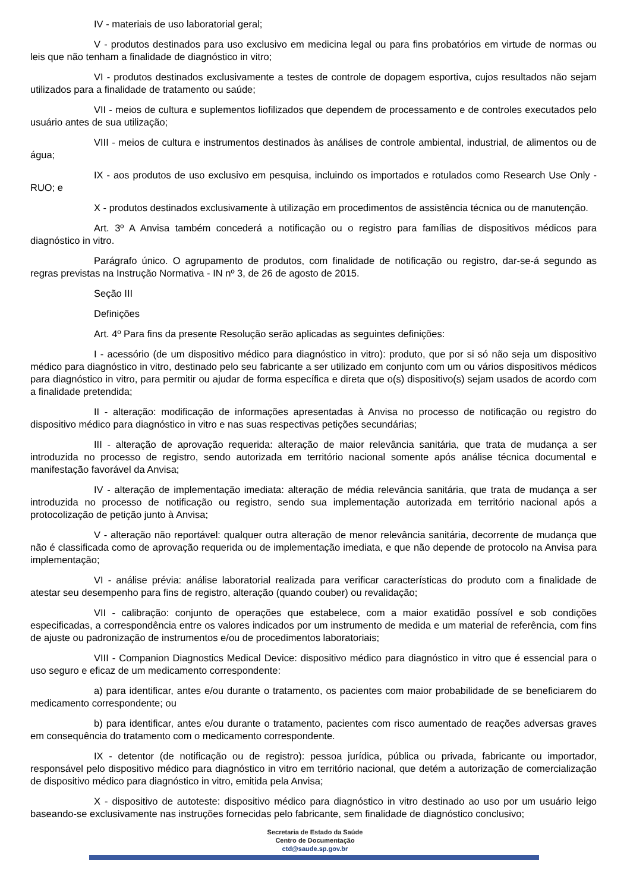IV - materiais de uso laboratorial geral;
V - produtos destinados para uso exclusivo em medicina legal ou para fins probatórios em virtude de normas ou leis que não tenham a finalidade de diagnóstico in vitro;
VI - produtos destinados exclusivamente a testes de controle de dopagem esportiva, cujos resultados não sejam utilizados para a finalidade de tratamento ou saúde;
VII - meios de cultura e suplementos liofilizados que dependem de processamento e de controles executados pelo usuário antes de sua utilização;
VIII - meios de cultura e instrumentos destinados às análises de controle ambiental, industrial, de alimentos ou de água;
IX - aos produtos de uso exclusivo em pesquisa, incluindo os importados e rotulados como Research Use Only - RUO; e
X - produtos destinados exclusivamente à utilização em procedimentos de assistência técnica ou de manutenção.
Art. 3º A Anvisa também concederá a notificação ou o registro para famílias de dispositivos médicos para diagnóstico in vitro.
Parágrafo único. O agrupamento de produtos, com finalidade de notificação ou registro, dar-se-á segundo as regras previstas na Instrução Normativa - IN nº 3, de 26 de agosto de 2015.
Seção III
Definições
Art. 4º Para fins da presente Resolução serão aplicadas as seguintes definições:
I - acessório (de um dispositivo médico para diagnóstico in vitro): produto, que por si só não seja um dispositivo médico para diagnóstico in vitro, destinado pelo seu fabricante a ser utilizado em conjunto com um ou vários dispositivos médicos para diagnóstico in vitro, para permitir ou ajudar de forma específica e direta que o(s) dispositivo(s) sejam usados de acordo com a finalidade pretendida;
II - alteração: modificação de informações apresentadas à Anvisa no processo de notificação ou registro do dispositivo médico para diagnóstico in vitro e nas suas respectivas petições secundárias;
III - alteração de aprovação requerida: alteração de maior relevância sanitária, que trata de mudança a ser introduzida no processo de registro, sendo autorizada em território nacional somente após análise técnica documental e manifestação favorável da Anvisa;
IV - alteração de implementação imediata: alteração de média relevância sanitária, que trata de mudança a ser introduzida no processo de notificação ou registro, sendo sua implementação autorizada em território nacional após a protocolização de petição junto à Anvisa;
V - alteração não reportável: qualquer outra alteração de menor relevância sanitária, decorrente de mudança que não é classificada como de aprovação requerida ou de implementação imediata, e que não depende de protocolo na Anvisa para implementação;
VI - análise prévia: análise laboratorial realizada para verificar características do produto com a finalidade de atestar seu desempenho para fins de registro, alteração (quando couber) ou revalidação;
VII - calibração: conjunto de operações que estabelece, com a maior exatidão possível e sob condições especificadas, a correspondência entre os valores indicados por um instrumento de medida e um material de referência, com fins de ajuste ou padronização de instrumentos e/ou de procedimentos laboratoriais;
VIII - Companion Diagnostics Medical Device: dispositivo médico para diagnóstico in vitro que é essencial para o uso seguro e eficaz de um medicamento correspondente:
a) para identificar, antes e/ou durante o tratamento, os pacientes com maior probabilidade de se beneficiarem do medicamento correspondente; ou
b) para identificar, antes e/ou durante o tratamento, pacientes com risco aumentado de reações adversas graves em consequência do tratamento com o medicamento correspondente.
IX - detentor (de notificação ou de registro): pessoa jurídica, pública ou privada, fabricante ou importador, responsável pelo dispositivo médico para diagnóstico in vitro em território nacional, que detém a autorização de comercialização de dispositivo médico para diagnóstico in vitro, emitida pela Anvisa;
X - dispositivo de autoteste: dispositivo médico para diagnóstico in vitro destinado ao uso por um usuário leigo baseando-se exclusivamente nas instruções fornecidas pelo fabricante, sem finalidade de diagnóstico conclusivo;
Secretaria de Estado da Saúde
Centro de Documentação
ctd@saude.sp.gov.br